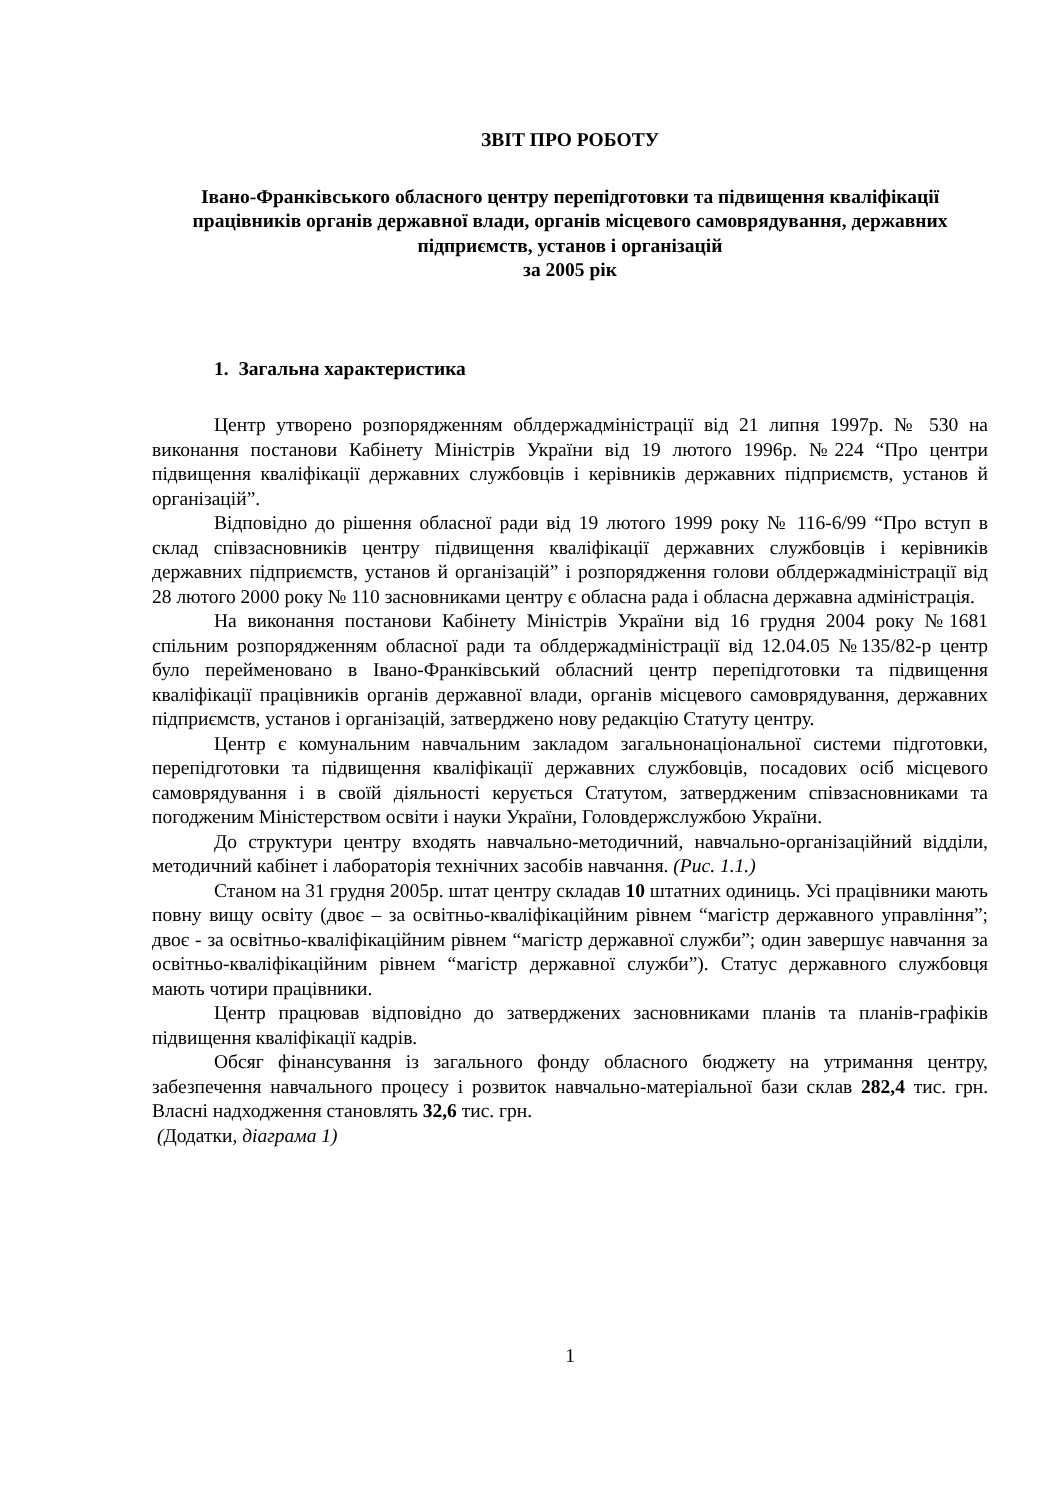ЗВІТ ПРО РОБОТУ
Івано-Франківського обласного центру перепідготовки та підвищення кваліфікації працівників органів державної влади, органів місцевого самоврядування, державних підприємств, установ і організацій
за 2005 рік
1. Загальна характеристика
Центр утворено розпорядженням облдержадміністрації від 21 липня 1997р. № 530 на виконання постанови Кабінету Міністрів України від 19 лютого 1996р. №224 “Про центри підвищення кваліфікації державних службовців і керівників державних підприємств, установ й організацій”.
Відповідно до рішення обласної ради від 19 лютого 1999 року № 116-6/99 “Про вступ в склад співзасновників центру підвищення кваліфікації державних службовців і керівників державних підприємств, установ й організацій” і розпорядження голови облдержадміністрації від 28 лютого 2000 року № 110 засновниками центру є обласна рада і обласна державна адміністрація.
На виконання постанови Кабінету Міністрів України від 16 грудня 2004 року №1681 спільним розпорядженням обласної ради та облдержадміністрації від 12.04.05 №135/82-р центр було перейменовано в Івано-Франківський обласний центр перепідготовки та підвищення кваліфікації працівників органів державної влади, органів місцевого самоврядування, державних підприємств, установ і організацій, затверджено нову редакцію Статуту центру.
Центр є комунальним навчальним закладом загальнонаціональної системи підготовки, перепідготовки та підвищення кваліфікації державних службовців, посадових осіб місцевого самоврядування і в своїй діяльності керується Статутом, затвердженим співзасновниками та погодженим Міністерством освіти і науки України, Головдержслужбою України.
До структури центру входять навчально-методичний, навчально-організаційний відділи, методичний кабінет і лабораторія технічних засобів навчання. (Рис. 1.1.)
Станом на 31 грудня 2005р. штат центру складав 10 штатних одиниць. Усі працівники мають повну вищу освіту (двоє – за освітньо-кваліфікаційним рівнем “магістр державного управління”; двоє - за освітньо-кваліфікаційним рівнем “магістр державної служби”; один завершує навчання за освітньо-кваліфікаційним рівнем “магістр державної служби”). Статус державного службовця мають чотири працівники.
Центр працював відповідно до затверджених засновниками планів та планів-графіків підвищення кваліфікації кадрів.
Обсяг фінансування із загального фонду обласного бюджету на утримання центру, забезпечення навчального процесу і розвиток навчально-матеріальної бази склав 282,4 тис. грн. Власні надходження становлять 32,6 тис. грн.
(Додатки, діаграма 1)
1